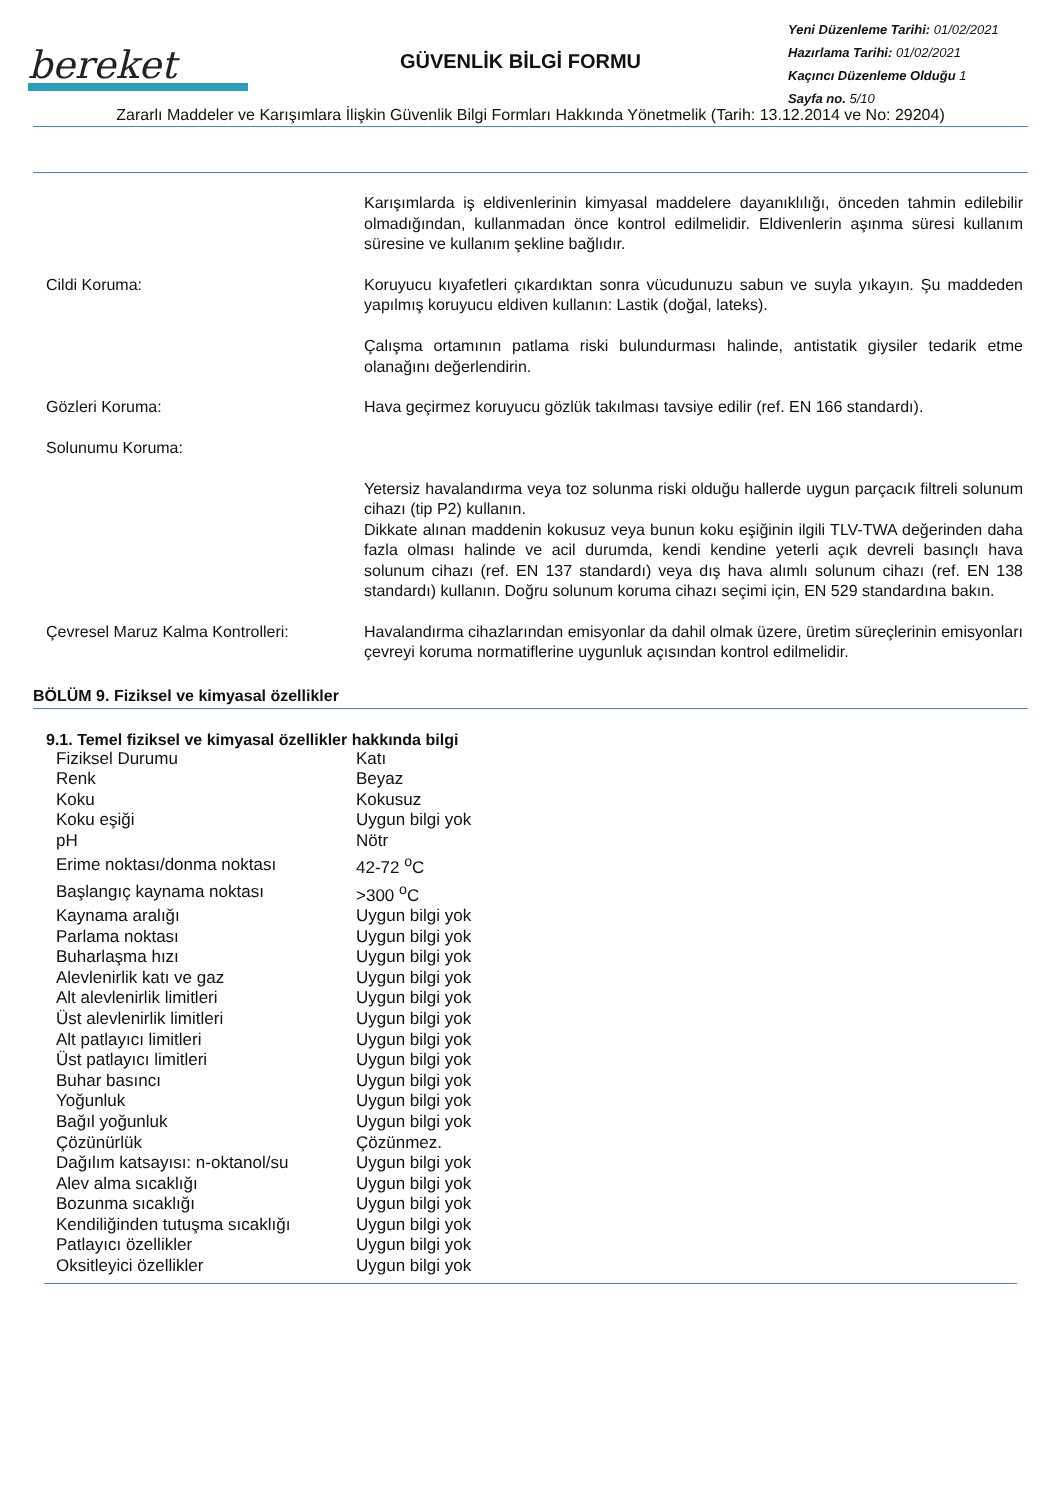bereket
GÜVENLİK BİLGİ FORMU
Yeni Düzenleme Tarihi: 01/02/2021
Hazırlama Tarihi: 01/02/2021
Kaçıncı Düzenleme Olduğu 1
Sayfa no. 5/10
Zararlı Maddeler ve Karışımlara İlişkin Güvenlik Bilgi Formları Hakkında Yönetmelik (Tarih: 13.12.2014 ve No: 29204)
Karışımlarda iş eldivenlerinin kimyasal maddelere dayanıklılığı, önceden tahmin edilebilir olmadığından, kullanmadan önce kontrol edilmelidir. Eldivenlerin aşınma süresi kullanım süresine ve kullanım şekline bağlıdır.
Cildi Koruma: Koruyucu kıyafetleri çıkardıktan sonra vücudunuzu sabun ve suyla yıkayın. Şu maddeden yapılmış koruyucu eldiven kullanın: Lastik (doğal, lateks).
Çalışma ortamının patlama riski bulundurması halinde, antistatik giysiler tedarik etme olanağını değerlendirin.
Gözleri Koruma: Hava geçirmez koruyucu gözlük takılması tavsiye edilir (ref. EN 166 standardı).
Solunumu Koruma:
Yetersiz havalandırma veya toz solunma riski olduğu hallerde uygun parçacık filtreli solunum cihazı (tip P2) kullanın.
Dikkate alınan maddenin kokusuz veya bunun koku eşiğinin ilgili TLV-TWA değerinden daha fazla olması halinde ve acil durumda, kendi kendine yeterli açık devreli basınçlı hava solunum cihazı (ref. EN 137 standardı) veya dış hava alımlı solunum cihazı (ref. EN 138 standardı) kullanın. Doğru solunum koruma cihazı seçimi için, EN 529 standardına bakın.
Çevresel Maruz Kalma Kontrolleri: Havalandırma cihazlarından emisyonlar da dahil olmak üzere, üretim süreçlerinin emisyonları çevreyi koruma normatiflerine uygunluk açısından kontrol edilmelidir.
BÖLÜM 9. Fiziksel ve kimyasal özellikler
9.1. Temel fiziksel ve kimyasal özellikler hakkında bilgi
| Fiziksel Durumu | Katı |
| Renk | Beyaz |
| Koku | Kokusuz |
| Koku eşiği | Uygun bilgi yok |
| pH | Nötr |
| Erime noktası/donma noktası | 42-72 <sup>o</sup>C |
| Başlangıç kaynama noktası | >300 <sup>o</sup>C |
| Kaynama aralığı | Uygun bilgi yok |
| Parlama noktası | Uygun bilgi yok |
| Buharlaşma hızı | Uygun bilgi yok |
| Alevlenirlik katı ve gaz | Uygun bilgi yok |
| Alt alevlenirlik limitleri | Uygun bilgi yok |
| Üst alevlenirlik limitleri | Uygun bilgi yok |
| Alt patlayıcı limitleri | Uygun bilgi yok |
| Üst patlayıcı limitleri | Uygun bilgi yok |
| Buhar basıncı | Uygun bilgi yok |
| Yoğunluk | Uygun bilgi yok |
| Bağıl yoğunluk | Uygun bilgi yok |
| Çözünürlük | Çözünmez. |
| Dağılım katsayısı: n-oktanol/su | Uygun bilgi yok |
| Alev alma sıcaklığı | Uygun bilgi yok |
| Bozunma sıcaklığı | Uygun bilgi yok |
| Kendiliğinden tutuşma sıcaklığı | Uygun bilgi yok |
| Patlayıcı özellikler | Uygun bilgi yok |
| Oksitleyici özellikler | Uygun bilgi yok |